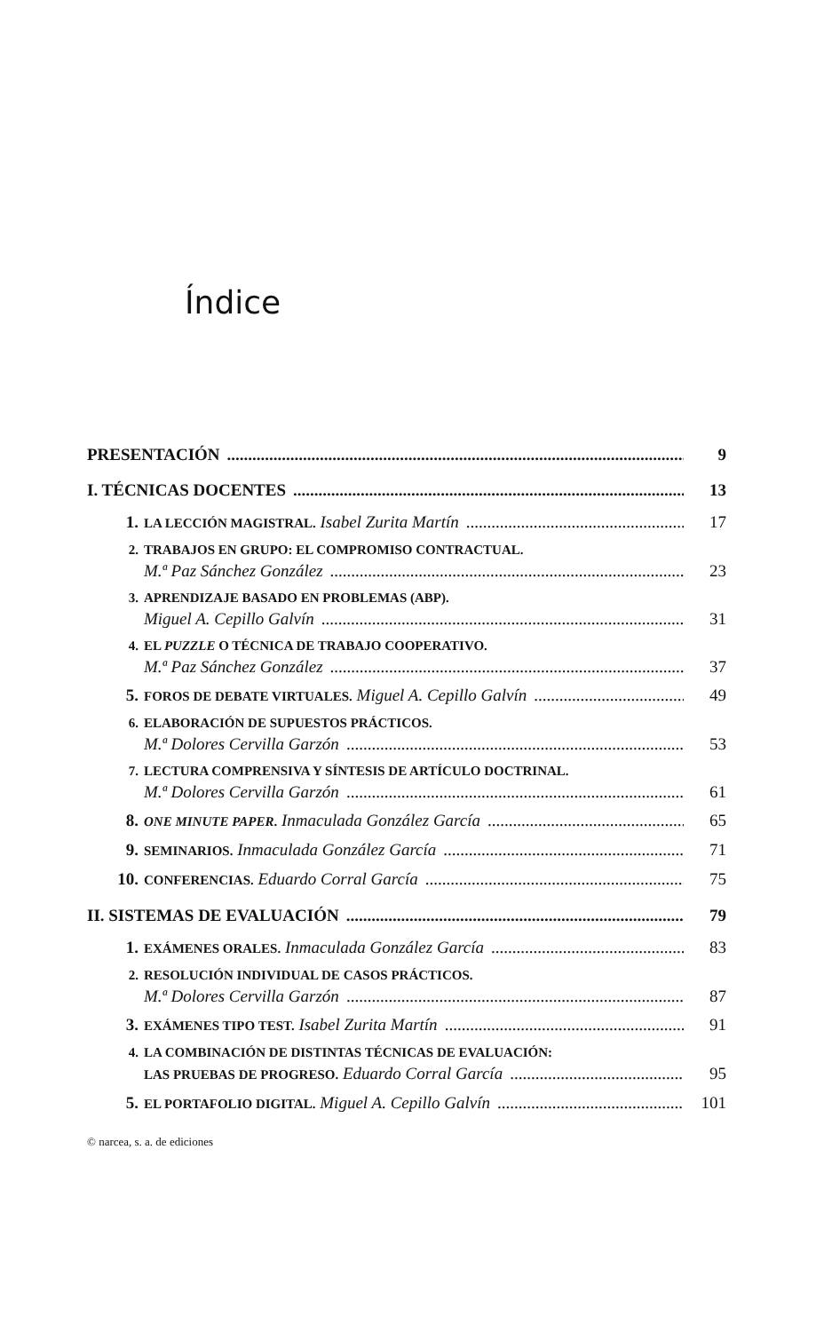Índice
PRESENTACIÓN 9
I. TÉCNICAS DOCENTES 13
1. LA LECCIÓN MAGISTRAL. Isabel Zurita Martín 17
2. TRABAJOS EN GRUPO: EL COMPROMISO CONTRACTUAL.
M.ª Paz Sánchez González 23
3. APRENDIZAJE BASADO EN PROBLEMAS (ABP).
Miguel A. Cepillo Galvín 31
4. EL PUZZLE O TÉCNICA DE TRABAJO COOPERATIVO.
M.ª Paz Sánchez González 37
5. FOROS DE DEBATE VIRTUALES. Miguel A. Cepillo Galvín 49
6. ELABORACIÓN DE SUPUESTOS PRÁCTICOS.
M.ª Dolores Cervilla Garzón 53
7. LECTURA COMPRENSIVA Y SÍNTESIS DE ARTÍCULO DOCTRINAL.
M.ª Dolores Cervilla Garzón 61
8. ONE MINUTE PAPER. Inmaculada González García 65
9. SEMINARIOS. Inmaculada González García 71
10. CONFERENCIAS. Eduardo Corral García 75
II. SISTEMAS DE EVALUACIÓN 79
1. EXÁMENES ORALES. Inmaculada González García 83
2. RESOLUCIÓN INDIVIDUAL DE CASOS PRÁCTICOS.
M.ª Dolores Cervilla Garzón 87
3. EXÁMENES TIPO TEST. Isabel Zurita Martín 91
4. LA COMBINACIÓN DE DISTINTAS TÉCNICAS DE EVALUACIÓN:
LAS PRUEBAS DE PROGRESO. Eduardo Corral García 95
5. EL PORTAFOLIO DIGITAL. Miguel A. Cepillo Galvín 101
© narcea, s. a. de ediciones